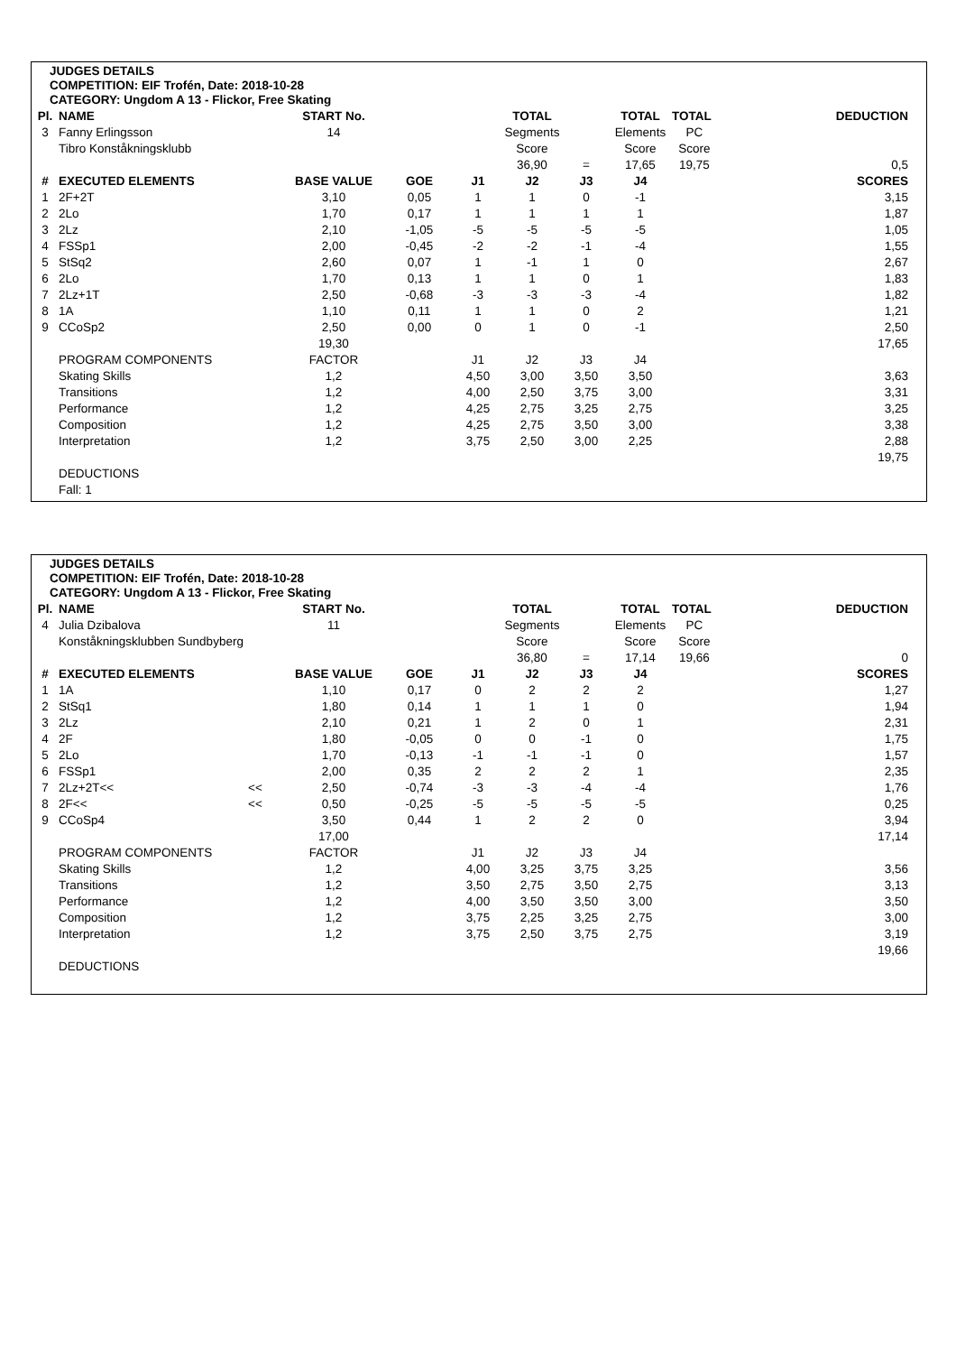JUDGES DETAILS
COMPETITION: EIF Trofén, Date: 2018-10-28
CATEGORY: Ungdom A 13 - Flickor, Free Skating
| Pl. | NAME | | START No. | | | TOTAL | | TOTAL | TOTAL | | DEDUCTION |
| --- | --- | --- | --- | --- | --- | --- | --- | --- | --- | --- | --- |
| 3 | Fanny Erlingsson | | 14 | | | Segments | | Elements | PC | | |
| | Tibro Konståkningsklubb | | | | | Score | | Score | Score | | |
| | | | | | | 36,90 | = | 17,65 | 19,75 | | 0,5 |
| # | EXECUTED ELEMENTS | | BASE VALUE | GOE | J1 | J2 | J3 | J4 | | | SCORES |
| 1 | 2F+2T | | 3,10 | 0,05 | 1 | 1 | 0 | -1 | | | 3,15 |
| 2 | 2Lo | | 1,70 | 0,17 | 1 | 1 | 1 | 1 | | | 1,87 |
| 3 | 2Lz | | 2,10 | -1,05 | -5 | -5 | -5 | -5 | | | 1,05 |
| 4 | FSSp1 | | 2,00 | -0,45 | -2 | -2 | -1 | -4 | | | 1,55 |
| 5 | StSq2 | | 2,60 | 0,07 | 1 | -1 | 1 | 0 | | | 2,67 |
| 6 | 2Lo | | 1,70 | 0,13 | 1 | 1 | 0 | 1 | | | 1,83 |
| 7 | 2Lz+1T | | 2,50 | -0,68 | -3 | -3 | -3 | -4 | | | 1,82 |
| 8 | 1A | | 1,10 | 0,11 | 1 | 1 | 0 | 2 | | | 1,21 |
| 9 | CCoSp2 | | 2,50 | 0,00 | 0 | 1 | 0 | -1 | | | 2,50 |
| | | | 19,30 | | | | | | | | 17,65 |
| | PROGRAM COMPONENTS | | FACTOR | | J1 | J2 | J3 | J4 | | | |
| | Skating Skills | | 1,2 | | 4,50 | 3,00 | 3,50 | 3,50 | | | 3,63 |
| | Transitions | | 1,2 | | 4,00 | 2,50 | 3,75 | 3,00 | | | 3,31 |
| | Performance | | 1,2 | | 4,25 | 2,75 | 3,25 | 2,75 | | | 3,25 |
| | Composition | | 1,2 | | 4,25 | 2,75 | 3,50 | 3,00 | | | 3,38 |
| | Interpretation | | 1,2 | | 3,75 | 2,50 | 3,00 | 2,25 | | | 2,88 |
| | | | | | | | | | | | 19,75 |
| | DEDUCTIONS | | | | | | | | | | |
| | Fall: 1 | | | | | | | | | | |
JUDGES DETAILS
COMPETITION: EIF Trofén, Date: 2018-10-28
CATEGORY: Ungdom A 13 - Flickor, Free Skating
| Pl. | NAME | | START No. | | | TOTAL | | TOTAL | TOTAL | | DEDUCTION |
| --- | --- | --- | --- | --- | --- | --- | --- | --- | --- | --- | --- |
| 4 | Julia Dzibalova | | 11 | | | Segments | | Elements | PC | | |
| | Konståkningsklubben Sundbyberg | | | | | Score | | Score | Score | | |
| | | | | | | 36,80 | = | 17,14 | 19,66 | | 0 |
| # | EXECUTED ELEMENTS | | BASE VALUE | GOE | J1 | J2 | J3 | J4 | | | SCORES |
| 1 | 1A | | 1,10 | 0,17 | 0 | 2 | 2 | 2 | | | 1,27 |
| 2 | StSq1 | | 1,80 | 0,14 | 1 | 1 | 1 | 0 | | | 1,94 |
| 3 | 2Lz | | 2,10 | 0,21 | 1 | 2 | 0 | 1 | | | 2,31 |
| 4 | 2F | | 1,80 | -0,05 | 0 | 0 | -1 | 0 | | | 1,75 |
| 5 | 2Lo | | 1,70 | -0,13 | -1 | -1 | -1 | 0 | | | 1,57 |
| 6 | FSSp1 | | 2,00 | 0,35 | 2 | 2 | 2 | 1 | | | 2,35 |
| 7 | 2Lz+2T<< | << | 2,50 | -0,74 | -3 | -3 | -4 | -4 | | | 1,76 |
| 8 | 2F<< | << | 0,50 | -0,25 | -5 | -5 | -5 | -5 | | | 0,25 |
| 9 | CCoSp4 | | 3,50 | 0,44 | 1 | 2 | 2 | 0 | | | 3,94 |
| | | | 17,00 | | | | | | | | 17,14 |
| | PROGRAM COMPONENTS | | FACTOR | | J1 | J2 | J3 | J4 | | | |
| | Skating Skills | | 1,2 | | 4,00 | 3,25 | 3,75 | 3,25 | | | 3,56 |
| | Transitions | | 1,2 | | 3,50 | 2,75 | 3,50 | 2,75 | | | 3,13 |
| | Performance | | 1,2 | | 4,00 | 3,50 | 3,50 | 3,00 | | | 3,50 |
| | Composition | | 1,2 | | 3,75 | 2,25 | 3,25 | 2,75 | | | 3,00 |
| | Interpretation | | 1,2 | | 3,75 | 2,50 | 3,75 | 2,75 | | | 3,19 |
| | | | | | | | | | | | 19,66 |
| | DEDUCTIONS | | | | | | | | | | |